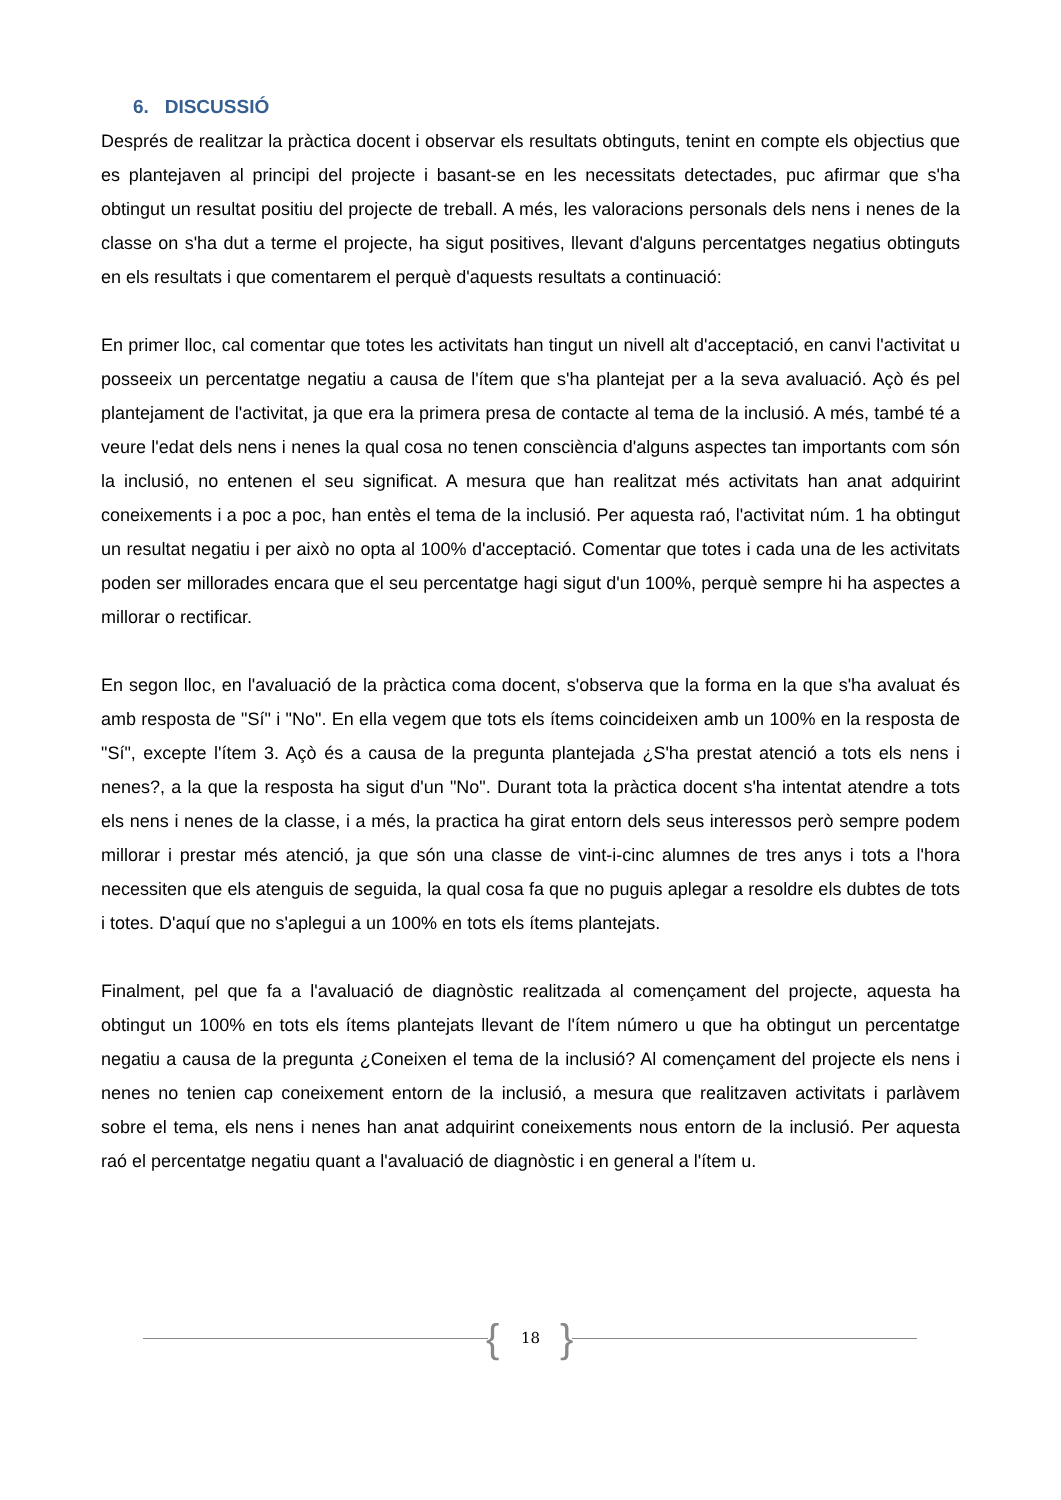6. DISCUSSIÓ
Després de realitzar la pràctica docent i observar els resultats obtinguts, tenint en compte els objectius que es plantejaven al principi del projecte i basant-se en les necessitats detectades, puc afirmar que s'ha obtingut un resultat positiu del projecte de treball. A més, les valoracions personals dels nens i nenes de la classe on s'ha dut a terme el projecte, ha sigut positives, llevant d'alguns percentatges negatius obtinguts en els resultats i que comentarem el perquè d'aquests resultats a continuació:
En primer lloc, cal comentar que totes les activitats han tingut un nivell alt d'acceptació, en canvi l'activitat u posseeix un percentatge negatiu a causa de l'ítem que s'ha plantejat per a la seva avaluació. Açò és pel plantejament de l'activitat, ja que era la primera presa de contacte al tema de la inclusió. A més, també té a veure l'edat dels nens i nenes la qual cosa no tenen consciència d'alguns aspectes tan importants com són la inclusió, no entenen el seu significat. A mesura que han realitzat més activitats han anat adquirint coneixements i a poc a poc, han entès el tema de la inclusió. Per aquesta raó, l'activitat núm. 1 ha obtingut un resultat negatiu i per això no opta al 100% d'acceptació. Comentar que totes i cada una de les activitats poden ser millorades encara que el seu percentatge hagi sigut d'un 100%, perquè sempre hi ha aspectes a millorar o rectificar.
En segon lloc, en l'avaluació de la pràctica coma docent, s'observa que la forma en la que s'ha avaluat és amb resposta de "Sí" i "No". En ella vegem que tots els ítems coincideixen amb un 100% en la resposta de "Sí", excepte l'ítem 3. Açò és a causa de la pregunta plantejada ¿S'ha prestat atenció a tots els nens i nenes?, a la que la resposta ha sigut d'un "No". Durant tota la pràctica docent s'ha intentat atendre a tots els nens i nenes de la classe, i a més, la practica ha girat entorn dels seus interessos però sempre podem millorar i prestar més atenció, ja que són una classe de vint-i-cinc alumnes de tres anys i tots a l'hora necessiten que els atenguis de seguida, la qual cosa fa que no puguis aplegar a resoldre els dubtes de tots i totes. D'aquí que no s'aplegui a un 100% en tots els ítems plantejats.
Finalment, pel que fa a l'avaluació de diagnòstic realitzada al començament del projecte, aquesta ha obtingut un 100% en tots els ítems plantejats llevant de l'ítem número u que ha obtingut un percentatge negatiu a causa de la pregunta ¿Coneixen el tema de la inclusió? Al començament del projecte els nens i nenes no tenien cap coneixement entorn de la inclusió, a mesura que realitzaven activitats i parlàvem sobre el tema, els nens i nenes han anat adquirint coneixements nous entorn de la inclusió. Per aquesta raó el percentatge negatiu quant a l'avaluació de diagnòstic i en general a l'ítem u.
{
18
}